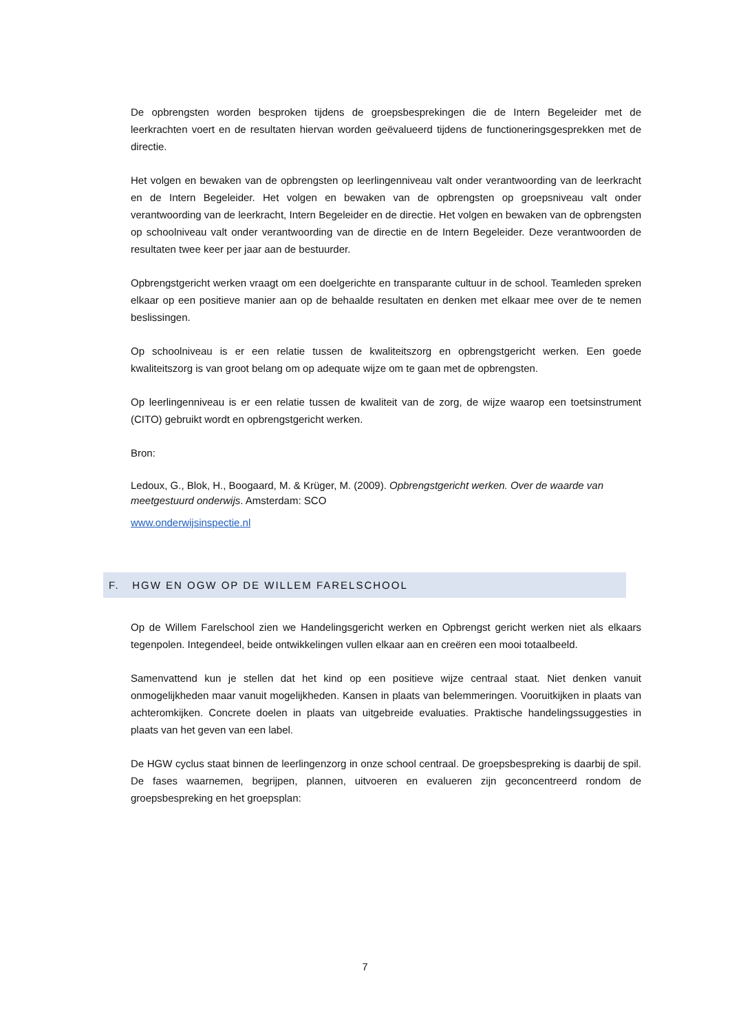De opbrengsten worden besproken tijdens de groepsbesprekingen die de Intern Begeleider met de leerkrachten voert en de resultaten hiervan worden geëvalueerd tijdens de functioneringsgesprekken met de directie.
Het volgen en bewaken van de opbrengsten op leerlingenniveau valt onder verantwoording van de leerkracht en de Intern Begeleider. Het volgen en bewaken van de opbrengsten op groepsniveau valt onder verantwoording van de leerkracht, Intern Begeleider en de directie. Het volgen en bewaken van de opbrengsten op schoolniveau valt onder verantwoording van de directie en de Intern Begeleider. Deze verantwoorden de resultaten twee keer per jaar aan de bestuurder.
Opbrengstgericht werken vraagt om een doelgerichte en transparante cultuur in de school. Teamleden spreken elkaar op een positieve manier aan op de behaalde resultaten en denken met elkaar mee over de te nemen beslissingen.
Op schoolniveau is er een relatie tussen de kwaliteitszorg en opbrengstgericht werken. Een goede kwaliteitszorg is van groot belang om op adequate wijze om te gaan met de opbrengsten.
Op leerlingenniveau is er een relatie tussen de kwaliteit van de zorg, de wijze waarop een toetsinstrument (CITO) gebruikt wordt en opbrengstgericht werken.
Bron:
Ledoux, G., Blok, H., Boogaard, M. & Krüger, M. (2009). Opbrengstgericht werken. Over de waarde van meetgestuurd onderwijs. Amsterdam: SCO
www.onderwijsinspectie.nl
F. HGW EN OGW OP DE WILLEM FARELSCHOOL
Op de Willem Farelschool zien we Handelingsgericht werken en Opbrengst gericht werken niet als elkaars tegenpolen. Integendeel, beide ontwikkelingen vullen elkaar aan en creëren een mooi totaalbeeld.
Samenvattend kun je stellen dat het kind op een positieve wijze centraal staat. Niet denken vanuit onmogelijkheden maar vanuit mogelijkheden. Kansen in plaats van belemmeringen. Vooruitkijken in plaats van achteromkijken. Concrete doelen in plaats van uitgebreide evaluaties. Praktische handelingssuggesties in plaats van het geven van een label.
De HGW cyclus staat binnen de leerlingenzorg in onze school centraal. De groepsbespreking is daarbij de spil. De fases waarnemen, begrijpen, plannen, uitvoeren en evalueren zijn geconcentreerd rondom de groepsbespreking en het groepsplan:
7